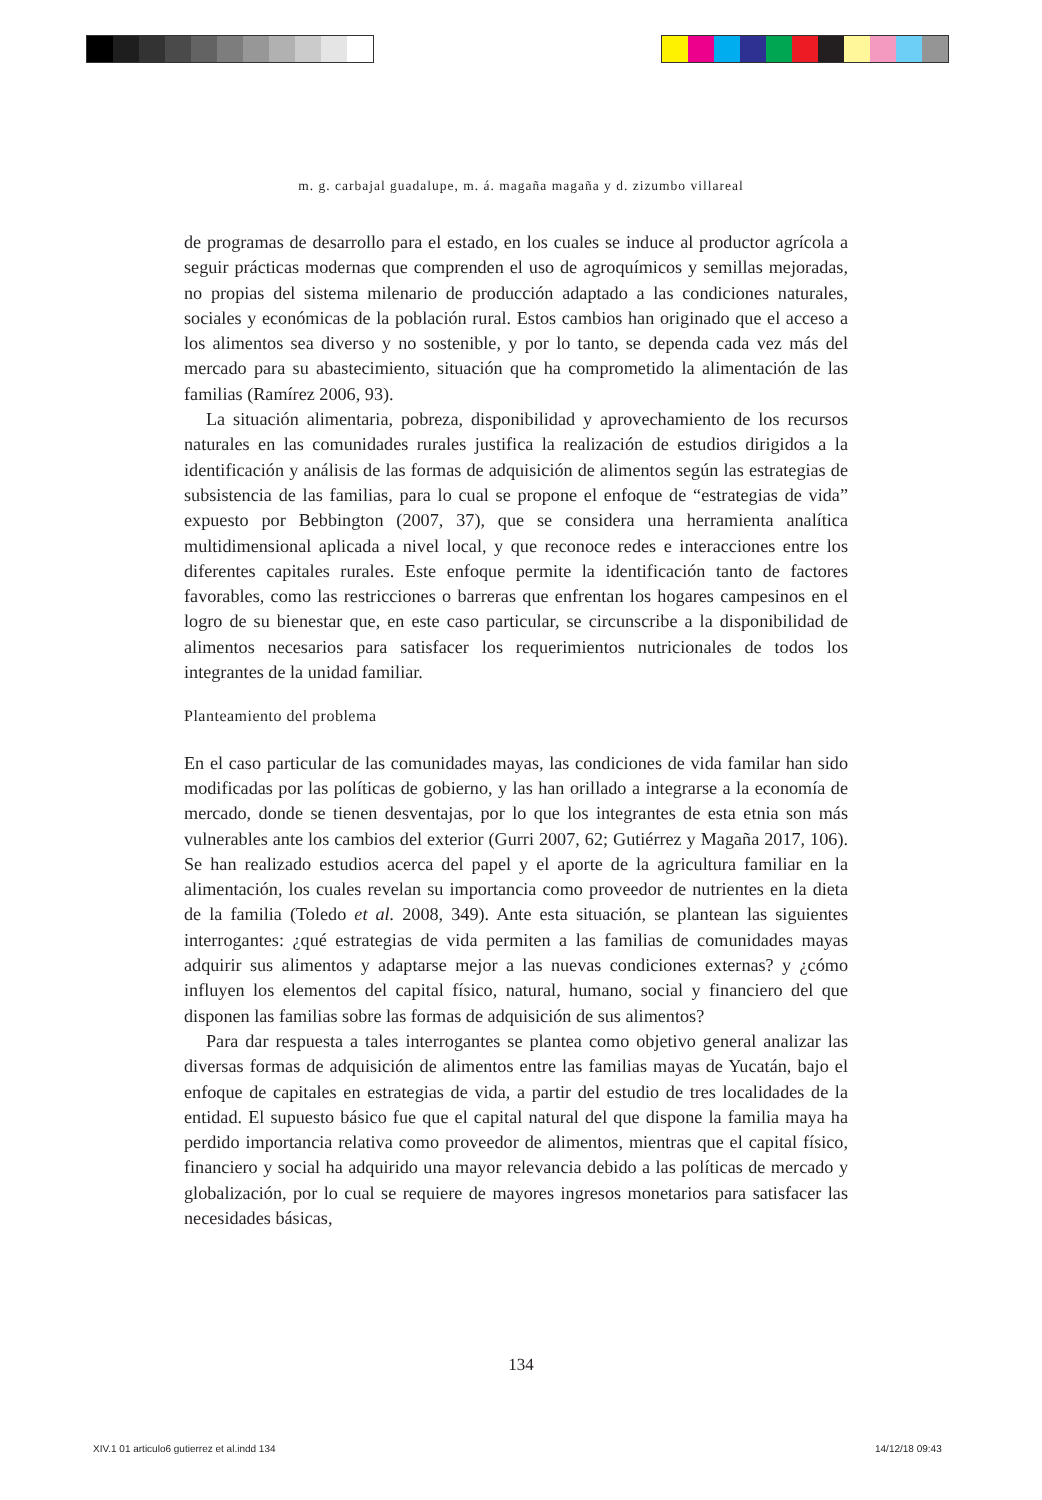m. g. carbajal guadalupe, m. á. magaña magaña y d. zizumbo villareal
de programas de desarrollo para el estado, en los cuales se induce al productor agrícola a seguir prácticas modernas que comprenden el uso de agroquímicos y semillas mejoradas, no propias del sistema milenario de producción adaptado a las condiciones naturales, sociales y económicas de la población rural. Estos cambios han originado que el acceso a los alimentos sea diverso y no sostenible, y por lo tanto, se dependa cada vez más del mercado para su abastecimiento, situación que ha comprometido la alimentación de las familias (Ramírez 2006, 93).
La situación alimentaria, pobreza, disponibilidad y aprovechamiento de los recursos naturales en las comunidades rurales justifica la realización de estudios dirigidos a la identificación y análisis de las formas de adquisición de alimentos según las estrategias de subsistencia de las familias, para lo cual se propone el enfoque de “estrategias de vida” expuesto por Bebbington (2007, 37), que se considera una herramienta analítica multidimensional aplicada a nivel local, y que reconoce redes e interacciones entre los diferentes capitales rurales. Este enfoque permite la identificación tanto de factores favorables, como las restricciones o barreras que enfrentan los hogares campesinos en el logro de su bienestar que, en este caso particular, se circunscribe a la disponibilidad de alimentos necesarios para satisfacer los requerimientos nutricionales de todos los integrantes de la unidad familiar.
Planteamiento del problema
En el caso particular de las comunidades mayas, las condiciones de vida familar han sido modificadas por las políticas de gobierno, y las han orillado a integrarse a la economía de mercado, donde se tienen desventajas, por lo que los integrantes de esta etnia son más vulnerables ante los cambios del exterior (Gurri 2007, 62; Gutiérrez y Magaña 2017, 106). Se han realizado estudios acerca del papel y el aporte de la agricultura familiar en la alimentación, los cuales revelan su importancia como proveedor de nutrientes en la dieta de la familia (Toledo et al. 2008, 349). Ante esta situación, se plantean las siguientes interrogantes: ¿qué estrategias de vida permiten a las familias de comunidades mayas adquirir sus alimentos y adaptarse mejor a las nuevas condiciones externas? y ¿cómo influyen los elementos del capital físico, natural, humano, social y financiero del que disponen las familias sobre las formas de adquisición de sus alimentos?
Para dar respuesta a tales interrogantes se plantea como objetivo general analizar las diversas formas de adquisición de alimentos entre las familias mayas de Yucatán, bajo el enfoque de capitales en estrategias de vida, a partir del estudio de tres localidades de la entidad. El supuesto básico fue que el capital natural del que dispone la familia maya ha perdido importancia relativa como proveedor de alimentos, mientras que el capital físico, financiero y social ha adquirido una mayor relevancia debido a las políticas de mercado y globalización, por lo cual se requiere de mayores ingresos monetarios para satisfacer las necesidades básicas,
134
XIV.1 01 articulo6 gutierrez et al.indd 134
14/12/18 09:43